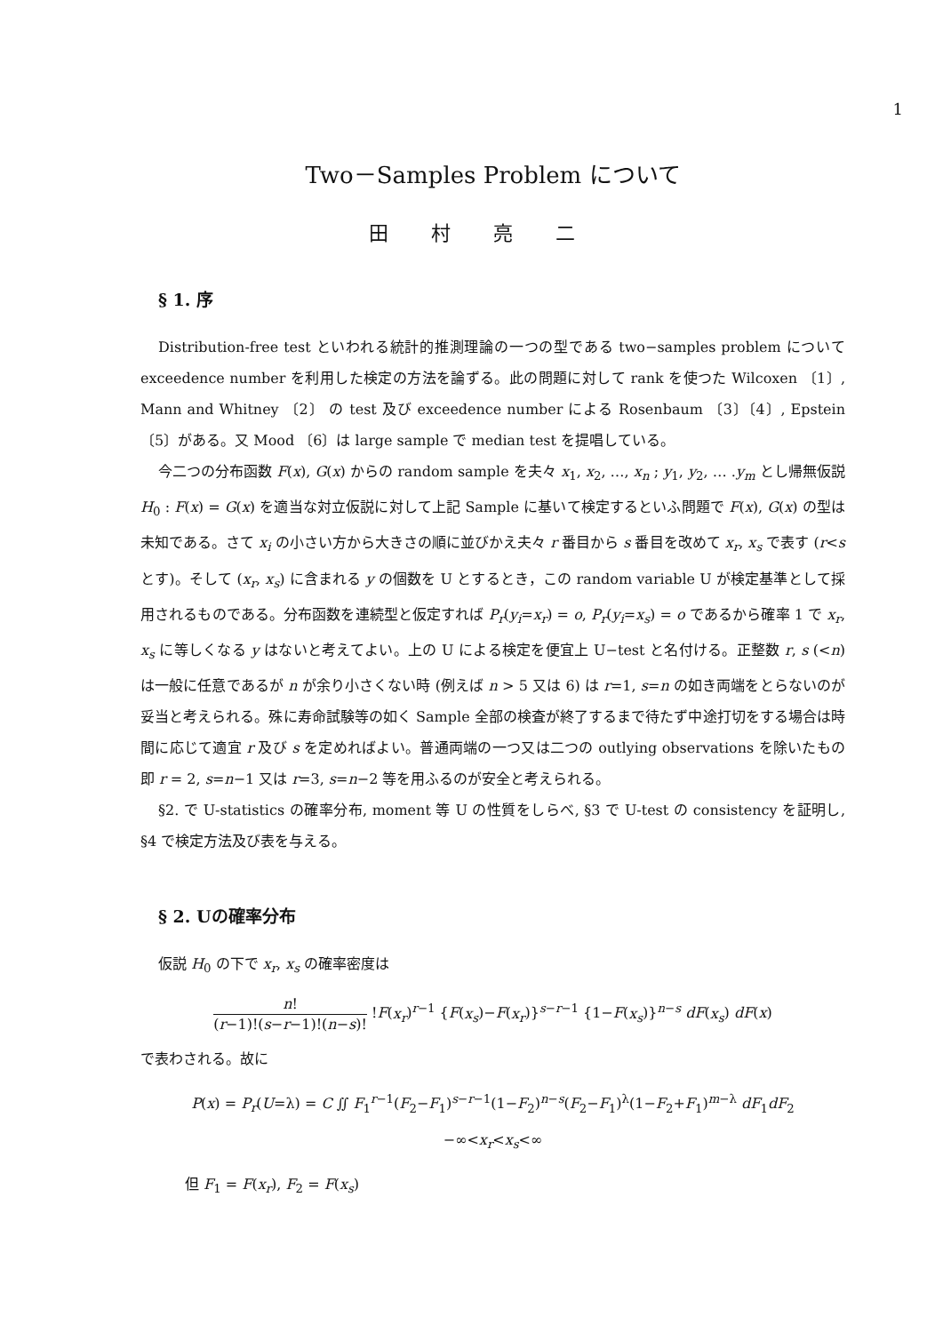1
Two－Samples Problem について
田村亮二
§ 1. 序
Distribution-free test といわれる統計的推測理論の一つの型である two−samples problem について exceedence number を利用した検定の方法を論ずる。此の問題に対して rank を使つた Wilcoxen 〔1〕, Mann and Whitney 〔2〕 の test 及び exceedence number による Rosenbaum 〔3〕〔4〕, Epstein 〔5〕がある。又 Mood 〔6〕は large sample で median test を提唱している。
今二つの分布函数 F(x), G(x) からの random sample を夫々 x<sub>1</sub>, x<sub>2</sub>, …, x<sub>n</sub> ; y<sub>1</sub>, y<sub>2</sub>, … .y<sub>m</sub> とし帰無仮説 H<sub>0</sub> : F(x) = G(x) を適当な対立仮説に対して上記 Sample に基いて検定するといふ問題で F(x), G(x) の型は未知である。さて x<sub>i</sub> の小さい方から大きさの順に並びかえ夫々 r 番目から s 番目を改めて x<sub>r</sub>, x<sub>s</sub> で表す (r<s とす)。そして (x<sub>r</sub>, x<sub>s</sub>) に含まれる y の個数を U とするとき，この random variable U が検定基準として採用されるものである。分布函数を連続型と仮定すれば P<sub>r</sub>(y<sub>i</sub>=x<sub>r</sub>) = o, P<sub>r</sub>(y<sub>i</sub>=x<sub>s</sub>) = o であるから確率 1 で x<sub>r</sub>, x<sub>s</sub> に等しくなる y はないと考えてよい。上の U による検定を便宜上 U−test と名付ける。正整数 r, s (<n) は一般に任意であるが n が余り小さくない時 (例えば n > 5 又は 6) は r=1, s=n の如き両端をとらないのが妥当と考えられる。殊に寿命試験等の如く Sample 全部の検査が終了するまで待たず中途打切をする場合は時間に応じて適宜 r 及び s を定めればよい。普通両端の一つ又は二つの outlying observations を除いたもの即 r = 2, s=n−1 又は r=3, s=n−2 等を用ふるのが安全と考えられる。
§2. で U-statistics の確率分布, moment 等 U の性質をしらべ, §3 で U-test の consistency を証明し, §4 で検定方法及び表を与える。
§ 2. Uの確率分布
仮説 H<sub>0</sub> の下で x<sub>r</sub>, x<sub>s</sub> の確率密度は
n! (r−1)!(s−r−1)!(n−s)! !F(x<sub>r</sub>)<sup>r−1</sup> {F(x<sub>s</sub>)−F(x<sub>r</sub>)}<sup>s−r−1</sup> {1−F(x<sub>s</sub>)}<sup>n−s</sup> dF(x<sub>s</sub>) dF(x)
で表わされる。故に
P(x) = P<sub>r</sub>(U=λ) = C ∬ F<sub>1</sub><sup>r−1</sup>(F<sub>2</sub>−F<sub>1</sub>)<sup>s−r−1</sup>(1−F<sub>2</sub>)<sup>n−s</sup>(F<sub>2</sub>−F<sub>1</sub>)<sup>λ</sup>(1−F<sub>2</sub>+F<sub>1</sub>)<sup>m−λ</sup> dF<sub>1</sub>dF<sub>2</sub>
−∞<x<sub>r</sub><x<sub>s</sub><∞
但 F<sub>1</sub> = F(x<sub>r</sub>), F<sub>2</sub> = F(x<sub>s</sub>)